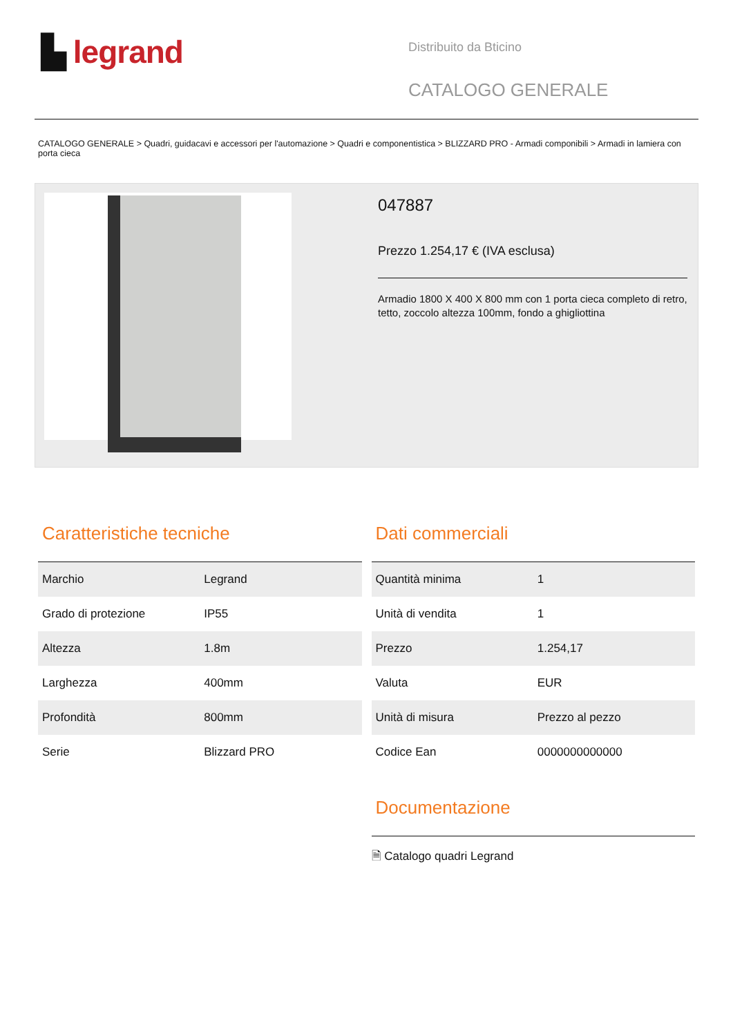▙ legrand
Distribuito da Bticino
CATALOGO GENERALE
CATALOGO GENERALE > Quadri, guidacavi e accessori per l'automazione > Quadri e componentistica > BLIZZARD PRO - Armadi componibili > Armadi in lamiera con porta cieca
047887
Prezzo 1.254,17 € (IVA esclusa)
Armadio 1800 X 400 X 800 mm con 1 porta cieca completo di retro, tetto, zoccolo altezza 100mm, fondo a ghigliottina
Caratteristiche tecniche
| Marchio | Legrand |
| Grado di protezione | IP55 |
| Altezza | 1.8m |
| Larghezza | 400mm |
| Profondità | 800mm |
| Serie | Blizzard PRO |
Dati commerciali
| Quantità minima | 1 |
| Unità di vendita | 1 |
| Prezzo | 1.254,17 |
| Valuta | EUR |
| Unità di misura | Prezzo al pezzo |
| Codice Ean | 0000000000000 |
Documentazione
🗎 Catalogo quadri Legrand